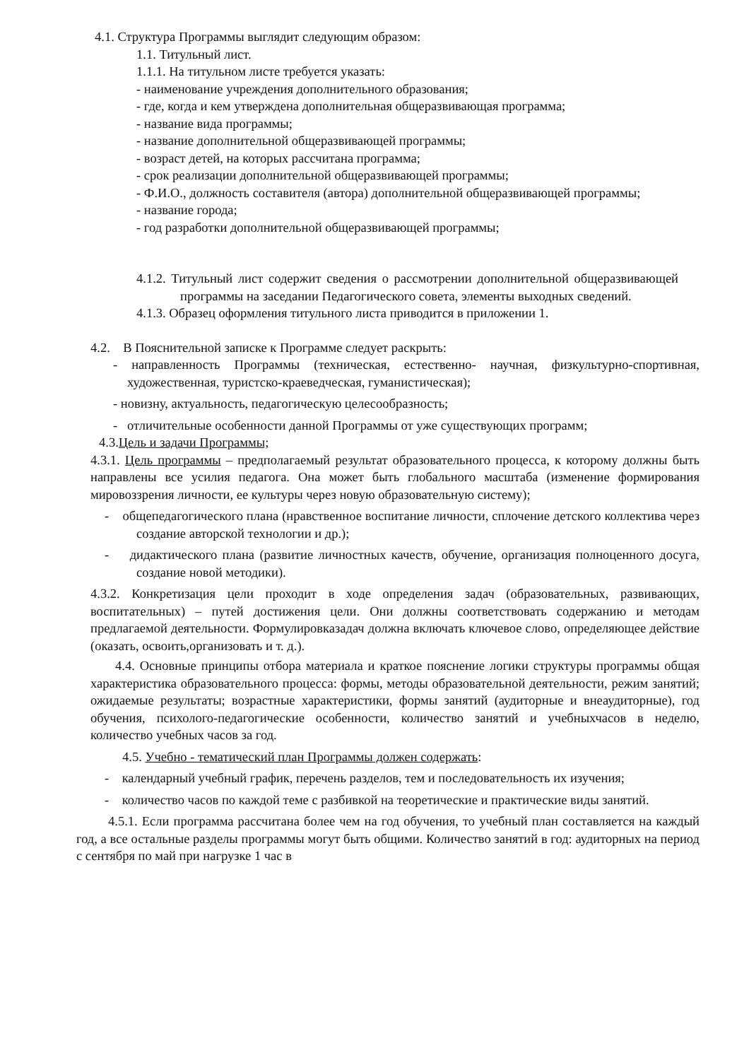4.1. Структура Программы выглядит следующим образом:
1.1. Титульный лист.
1.1.1. На титульном листе требуется указать:
- наименование учреждения дополнительного образования;
- где, когда и кем утверждена дополнительная общеразвивающая программа;
- название вида программы;
- название дополнительной общеразвивающей программы;
- возраст детей, на которых рассчитана программа;
- срок реализации дополнительной общеразвивающей программы;
- Ф.И.О., должность составителя (автора) дополнительной общеразвивающей программы;
- название города;
- год разработки дополнительной общеразвивающей программы;
4.1.2. Титульный лист содержит сведения о рассмотрении дополнительной общеразвивающей программы на заседании Педагогического совета, элементы выходных сведений.
4.1.3. Образец оформления титульного листа приводится в приложении 1.
4.2. В Пояснительной записке к Программе следует раскрыть:
- направленность Программы (техническая, естественно- научная, физкультурно-спортивная, художественная, туристско-краеведческая, гуманистическая);
- новизну, актуальность, педагогическую целесообразность;
- отличительные особенности данной Программы от уже существующих программ;
4.3.Цель и задачи Программы;
4.3.1. Цель программы – предполагаемый результат образовательного процесса, к которому должны быть направлены все усилия педагога. Она может быть глобального масштаба (изменение формирования мировоззрения личности, ее культуры через новую образовательную систему);
- общепедагогического плана (нравственное воспитание личности, сплочение детского коллектива через создание авторской технологии и др.);
- дидактического плана (развитие личностных качеств, обучение, организация полноценного досуга, создание новой методики).
4.3.2. Конкретизация цели проходит в ходе определения задач (образовательных, развивающих, воспитательных) – путей достижения цели. Они должны соответствовать содержанию и методам предлагаемой деятельности. Формулировказадач должна включать ключевое слово, определяющее действие (оказать, освоить,организовать и т. д.).
4.4. Основные принципы отбора материала и краткое пояснение логики структуры программы общая характеристика образовательного процесса: формы, методы образовательной деятельности, режим занятий; ожидаемые результаты; возрастные характеристики, формы занятий (аудиторные и внеаудиторные), год обучения, психолого-педагогические особенности, количество занятий и учебныхчасов в неделю, количество учебных часов за год.
4.5. Учебно - тематический план Программы должен содержать:
- календарный учебный график, перечень разделов, тем и последовательность их изучения;
- количество часов по каждой теме с разбивкой на теоретические и практические виды занятий.
4.5.1. Если программа рассчитана более чем на год обучения, то учебный план составляется на каждый год, а все остальные разделы программы могут быть общими. Количество занятий в год: аудиторных на период с сентября по май при нагрузке 1 час в